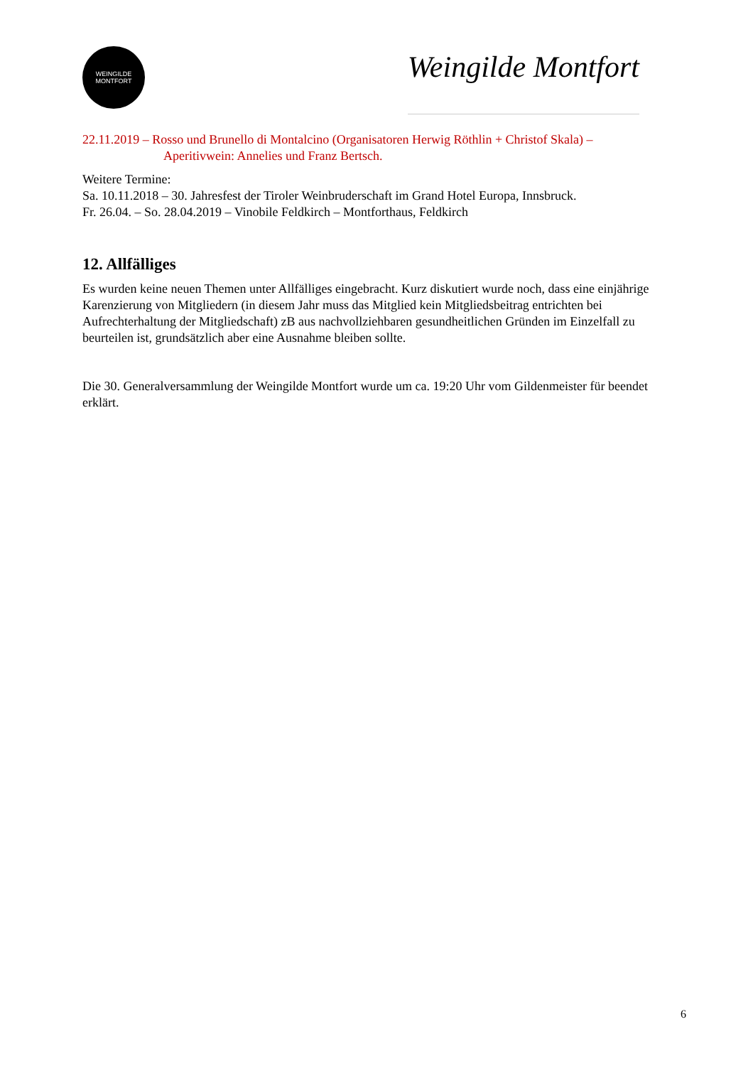WEINGILDE
MONTFORT
Weingilde Montfort
22.11.2019 – Rosso und Brunello di Montalcino (Organisatoren Herwig Röthlin + Christof Skala) –
Aperitivwein: Annelies und Franz Bertsch.
Weitere Termine:
Sa. 10.11.2018 – 30. Jahresfest der Tiroler Weinbruderschaft im Grand Hotel Europa, Innsbruck.
Fr. 26.04. – So. 28.04.2019 – Vinobile Feldkirch – Montforthaus, Feldkirch
12. Allfälliges
Es wurden keine neuen Themen unter Allfälliges eingebracht. Kurz diskutiert wurde noch, dass eine einjährige Karenzierung von Mitgliedern (in diesem Jahr muss das Mitglied kein Mitgliedsbeitrag entrichten bei Aufrechterhaltung der Mitgliedschaft) zB aus nachvollziehbaren gesundheitlichen Gründen im Einzelfall zu beurteilen ist, grundsätzlich aber eine Ausnahme bleiben sollte.
Die 30. Generalversammlung der Weingilde Montfort wurde um ca. 19:20 Uhr vom Gildenmeister für beendet erklärt.
6